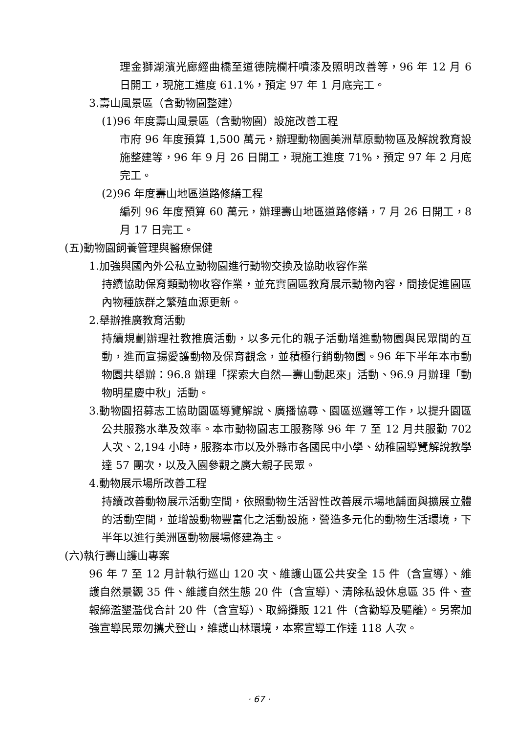理金獅湖濱光廊經曲橋至道德院欄杆噴漆及照明改善等，96 年 12 月 6 日開工，現施工進度 61.1%，預定 97 年 1 月底完工。
3.壽山風景區（含動物園整建）
(1)96 年度壽山風景區（含動物園）設施改善工程
市府 96 年度預算 1,500 萬元，辦理動物園美洲草原動物區及解說教育設施整建等，96 年 9 月 26 日開工，現施工進度 71%，預定 97 年 2 月底完工。
(2)96 年度壽山地區道路修繕工程
編列 96 年度預算 60 萬元，辦理壽山地區道路修繕，7 月 26 日開工，8 月 17 日完工。
(五)動物園飼養管理與醫療保健
1.加強與國內外公私立動物園進行動物交換及協助收容作業
持續協助保育類動物收容作業，並充實園區教育展示動物內容，間接促進園區內物種族群之繁殖血源更新。
2.舉辦推廣教育活動
持續規劃辦理社教推廣活動，以多元化的親子活動增進動物園與民眾間的互動，進而宣揚愛護動物及保育觀念，並積極行銷動物園。96 年下半年本市動物園共舉辦：96.8 辦理「探索大自然—壽山動起來」活動、96.9 月辦理「動物明星慶中秋」活動。
3.動物園招募志工協助園區導覽解說、廣播協尋、園區巡邏等工作，以提升園區公共服務水準及效率。本市動物園志工服務隊 96 年 7 至 12 月共服勤 702 人次、2,194 小時，服務本市以及外縣市各國民中小學、幼稚園導覽解說教學達 57 團次，以及入園參觀之廣大親子民眾。
4.動物展示場所改善工程
持續改善動物展示活動空間，依照動物生活習性改善展示場地舖面與擴展立體的活動空間，並增設動物豐富化之活動設施，營造多元化的動物生活環境，下半年以進行美洲區動物展場修建為主。
(六)執行壽山護山專案
96 年 7 至 12 月計執行巡山 120 次、維護山區公共安全 15 件（含宣導）、維護自然景觀 35 件、維護自然生態 20 件（含宣導）、清除私設休息區 35 件、查報締濫墾濫伐合計 20 件（含宣導）、取締攤販 121 件（含勸導及驅離）。另案加強宣導民眾勿攜犬登山，維護山林環境，本案宣導工作達 118 人次。
· 67 ·